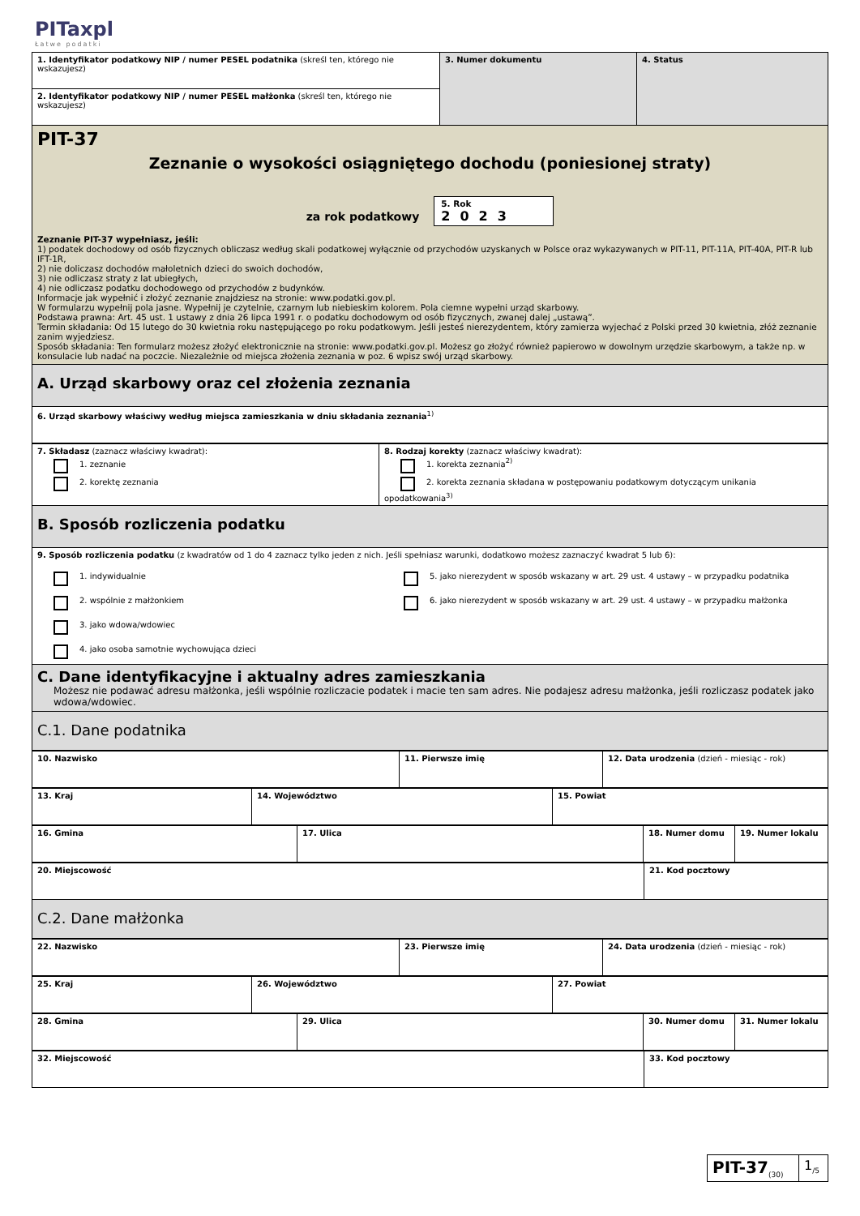PITaxpl
Łatwe podatki
| 1. Identyfikator podatkowy NIP / numer PESEL podatnika (skreśl ten, którego nie wskazujesz) | 3. Numer dokumentu | 4. Status |
| 2. Identyfikator podatkowy NIP / numer PESEL małżonka (skreśl ten, którego nie wskazujesz) | | |
PIT-37
Zeznanie o wysokości osiągniętego dochodu (poniesionej straty)
za rok podatkowy 5. Rok
2023
Zeznanie PIT-37 wypełniasz, jeśli:
1) podatek dochodowy od osób fizycznych obliczasz według skali podatkowej wyłącznie od przychodów uzyskanych w Polsce oraz wykazywanych w PIT-11, PIT-11A, PIT-40A, PIT-R lub IFT-1R,
2) nie doliczasz dochodów małoletnich dzieci do swoich dochodów,
3) nie odliczasz straty z lat ubiegłych,
4) nie odliczasz podatku dochodowego od przychodów z budynków.
Informacje jak wypełnić i złożyć zeznanie znajdziesz na stronie: www.podatki.gov.pl.
W formularzu wypełnij pola jasne. Wypełnij je czytelnie, czarnym lub niebieskim kolorem. Pola ciemne wypełni urząd skarbowy.
Podstawa prawna: Art. 45 ust. 1 ustawy z dnia 26 lipca 1991 r. o podatku dochodowym od osób fizycznych, zwanej dalej „ustawą”.
Termin składania: Od 15 lutego do 30 kwietnia roku następującego po roku podatkowym. Jeśli jesteś nierezydentem, który zamierza wyjechać z Polski przed 30 kwietnia, złóż zeznanie zanim wyjedziesz.
Sposób składania: Ten formularz możesz złożyć elektronicznie na stronie: www.podatki.gov.pl. Możesz go złożyć również papierowo w dowolnym urzędzie skarbowym, a także np. w konsulacie lub nadać na poczcie. Niezależnie od miejsca złożenia zeznania w poz. 6 wpisz swój urząd skarbowy.
A. Urząd skarbowy oraz cel złożenia zeznania
| 6. Urząd skarbowy właściwy według miejsca zamieszkania w dniu składania zeznania<sup>1)</sup> |
| 7. Składasz (zaznacz właściwy kwadrat): 1. zeznanie 2. korektę zeznania | 8. Rodzaj korekty (zaznacz właściwy kwadrat): 1. korekta zeznania<sup>2)</sup> 2. korekta zeznania składana w postępowaniu podatkowym dotyczącym unikania opodatkowania<sup>3)</sup> |
B. Sposób rozliczenia podatku
| 9. Sposób rozliczenia podatku (z kwadratów od 1 do 4 zaznacz tylko jeden z nich. Jeśli spełniasz warunki, dodatkowo możesz zaznaczyć kwadrat 5 lub 6): | |
| 1. indywidualnie 2. wspólnie z małżonkiem 3. jako wdowa/wdowiec 4. jako osoba samotnie wychowująca dzieci | 5. jako nierezydent w sposób wskazany w art. 29 ust. 4 ustawy – w przypadku podatnika 6. jako nierezydent w sposób wskazany w art. 29 ust. 4 ustawy – w przypadku małżonka |
C. Dane identyfikacyjne i aktualny adres zamieszkania
Możesz nie podawać adresu małżonka, jeśli wspólnie rozliczacie podatek i macie ten sam adres. Nie podajesz adresu małżonka, jeśli rozliczasz podatek jako wdowa/wdowiec.
C.1. Dane podatnika
| 10. Nazwisko | 11. Pierwsze imię | 12. Data urodzenia (dzień - miesiąc - rok) |
| 13. Kraj | 14. Województwo | 15. Powiat |
| 16. Gminа | 17. Ulica | 18. Numer domu | 19. Numer lokalu |
| 20. Miejscowość | 21. Kod pocztowy |
C.2. Dane małżonka
| 22. Nazwisko | 23. Pierwsze imię | 24. Data urodzenia (dzień - miesiąc - rok) |
| 25. Kraj | 26. Województwo | 27. Powiat |
| 28. Gmina | 29. Ulica | 30. Numer domu | 31. Numer lokalu |
| 32. Miejscowość | 33. Kod pocztowy |
| PIT-37<sub>(30)</sub> | 1<sub>/5</sub> |